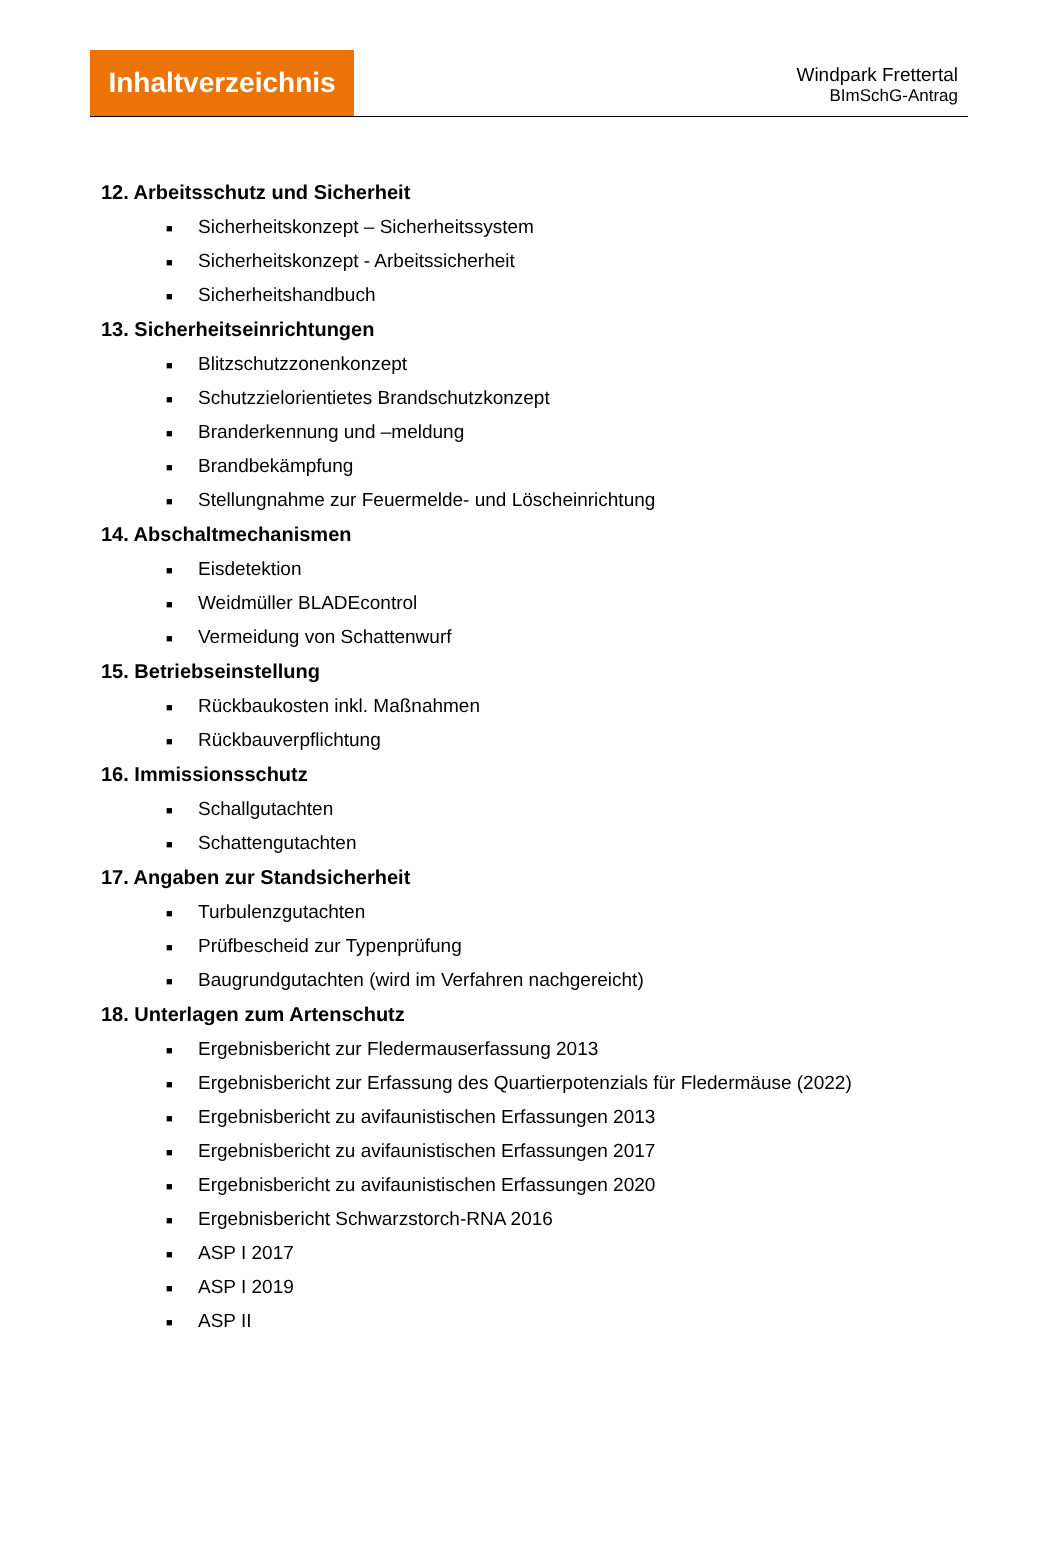Inhaltverzeichnis
Windpark Frettertal
BImSchG-Antrag
12. Arbeitsschutz und Sicherheit
■ Sicherheitskonzept – Sicherheitssystem
■ Sicherheitskonzept - Arbeitssicherheit
■ Sicherheitshandbuch
13. Sicherheitseinrichtungen
■ Blitzschutzzonenkonzept
■ Schutzzielorientietes Brandschutzkonzept
■ Branderkennung und –meldung
■ Brandbekämpfung
■ Stellungnahme zur Feuermelde- und Löscheinrichtung
14. Abschaltmechanismen
■ Eisdetektion
■ Weidmüller BLADEcontrol
■ Vermeidung von Schattenwurf
15. Betriebseinstellung
■ Rückbaukosten inkl. Maßnahmen
■ Rückbauverpflichtung
16. Immissionsschutz
■ Schallgutachten
■ Schattengutachten
17. Angaben zur Standsicherheit
■ Turbulenzgutachten
■ Prüfbescheid zur Typenprüfung
■ Baugrundgutachten (wird im Verfahren nachgereicht)
18. Unterlagen zum Artenschutz
■ Ergebnisbericht zur Fledermauserfassung 2013
■ Ergebnisbericht zur Erfassung des Quartierpotenzials für Fledermäuse (2022)
■ Ergebnisbericht zu avifaunistischen Erfassungen 2013
■ Ergebnisbericht zu avifaunistischen Erfassungen 2017
■ Ergebnisbericht zu avifaunistischen Erfassungen 2020
■ Ergebnisbericht Schwarzstorch-RNA 2016
■ ASP I 2017
■ ASP I 2019
■ ASP II